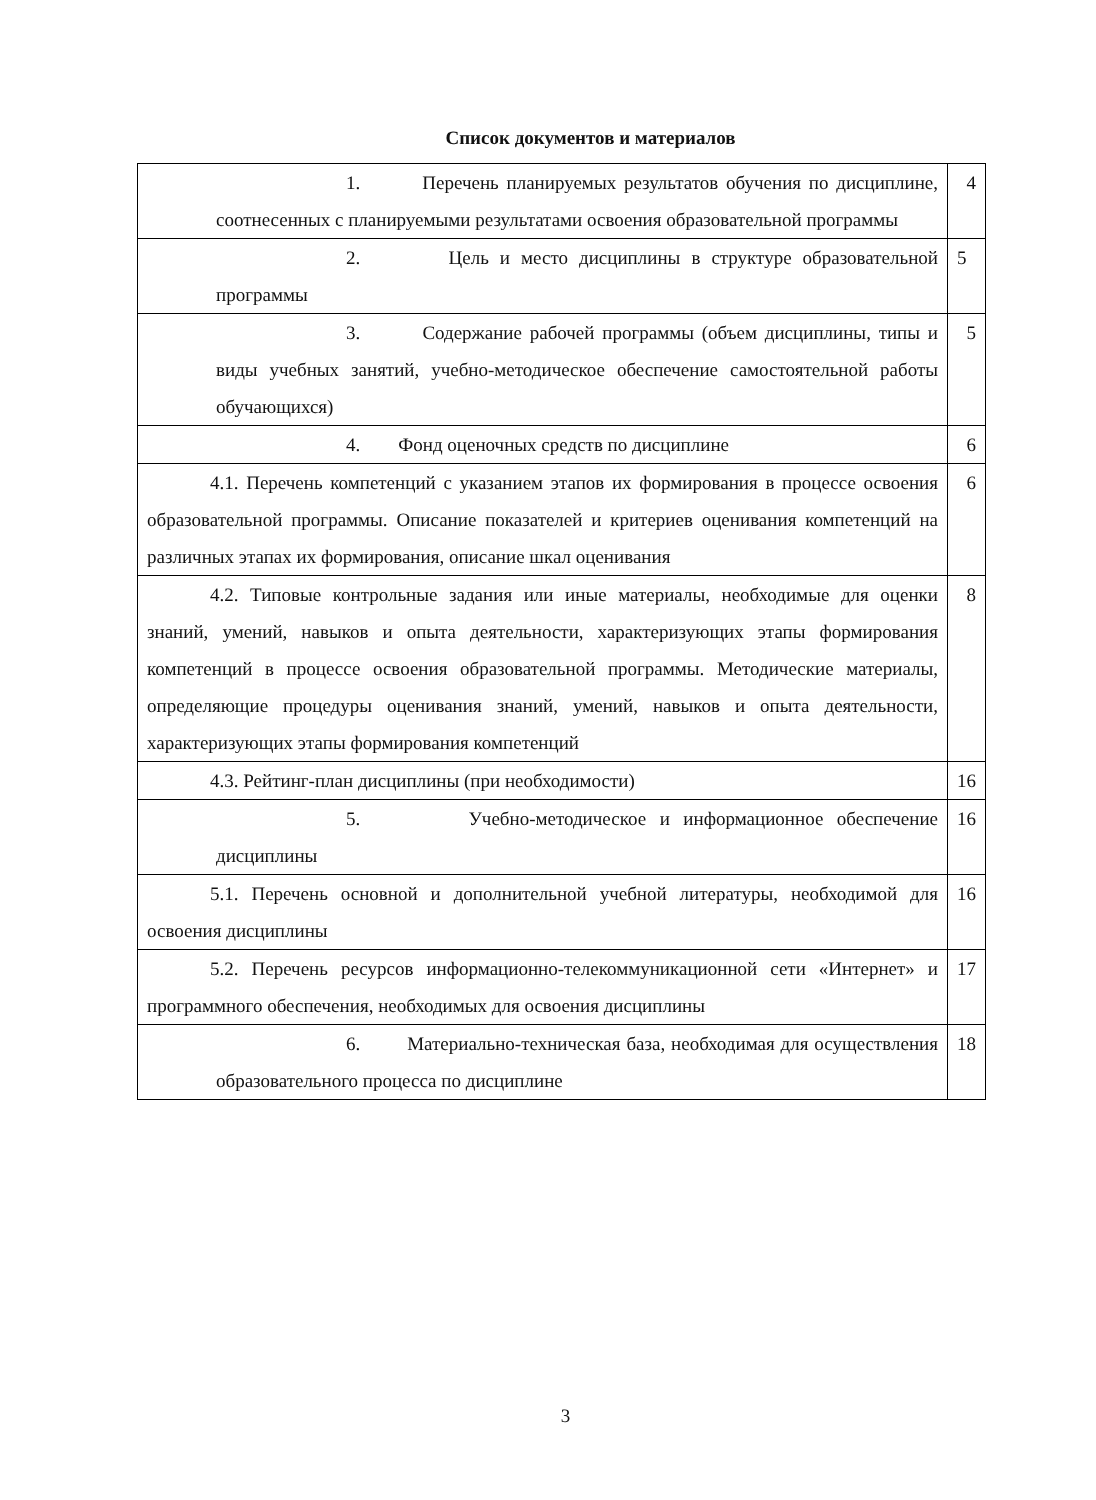Список документов и материалов
| 1. Перечень планируемых результатов обучения по дисциплине, соотнесенных с планируемыми результатами освоения образовательной программы | 4 |
| 2. Цель и место дисциплины в структуре образовательной программы | 5 |
| 3. Содержание рабочей программы (объем дисциплины, типы и виды учебных занятий, учебно-методическое обеспечение самостоятельной работы обучающихся) | 5 |
| 4. Фонд оценочных средств по дисциплине | 6 |
| 4.1. Перечень компетенций с указанием этапов их формирования в процессе освоения образовательной программы. Описание показателей и критериев оценивания компетенций на различных этапах их формирования, описание шкал оценивания | 6 |
| 4.2. Типовые контрольные задания или иные материалы, необходимые для оценки знаний, умений, навыков и опыта деятельности, характеризующих этапы формирования компетенций в процессе освоения образовательной программы. Методические материалы, определяющие процедуры оценивания знаний, умений, навыков и опыта деятельности, характеризующих этапы формирования компетенций | 8 |
| 4.3. Рейтинг-план дисциплины (при необходимости) | 16 |
| 5. Учебно-методическое и информационное обеспечение дисциплины | 16 |
| 5.1. Перечень основной и дополнительной учебной литературы, необходимой для освоения дисциплины | 16 |
| 5.2. Перечень ресурсов информационно-телекоммуникационной сети «Интернет» и программного обеспечения, необходимых для освоения дисциплины | 17 |
| 6. Материально-техническая база, необходимая для осуществления образовательного процесса по дисциплине | 18 |
3